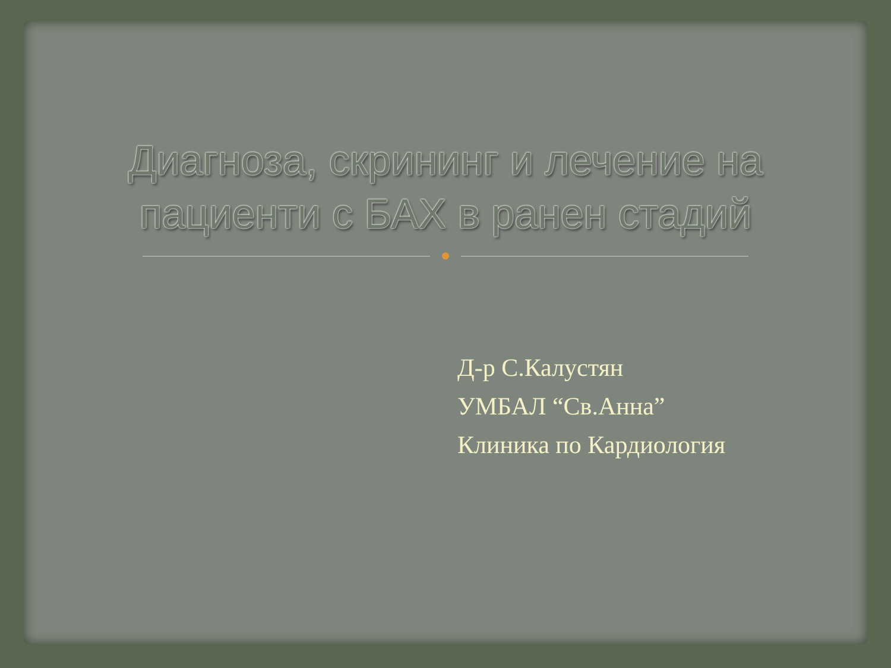Диагноза, скрининг и лечение на пациенти с БАХ в ранен стадий
Д-р С.Калустян
УМБАЛ “Св.Анна”
Клиника по Кардиология